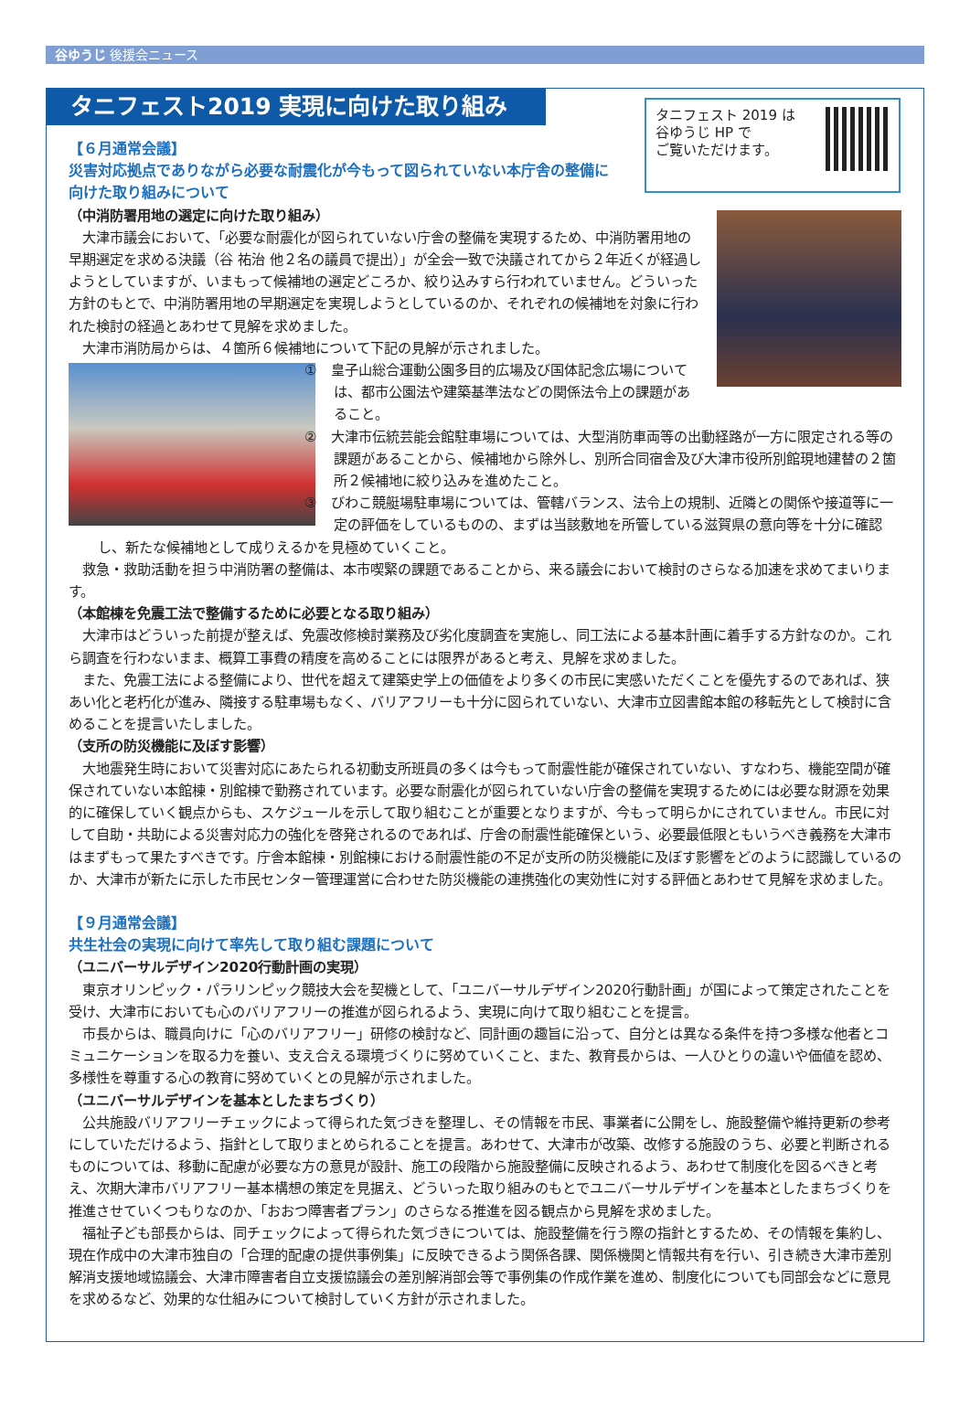谷ゆうじ 後援会ニュース
タニフェスト 2019 は
谷ゆうじ HP で
ご覧いただけます。
タニフェスト2019 実現に向けた取り組み
【６月通常会議】
災害対応拠点でありながら必要な耐震化が今もって図られていない本庁舎の整備に
向けた取り組みについて
（中消防署用地の選定に向けた取り組み）
大津市議会において、「必要な耐震化が図られていない庁舎の整備を実現するため、中消防署用地の早期選定を求める決議（谷 祐治 他２名の議員で提出）」が全会一致で決議されてから２年近くが経過しようとしていますが、いまもって候補地の選定どころか、絞り込みすら行われていません。どういった方針のもとで、中消防署用地の早期選定を実現しようとしているのか、それぞれの候補地を対象に行われた検討の経過とあわせて見解を求めました。
大津市消防局からは、４箇所６候補地について下記の見解が示されました。
①　皇子山総合運動公園多目的広場及び国体記念広場については、都市公園法や建築基準法などの関係法令上の課題があること。
②　大津市伝統芸能会館駐車場については、大型消防車両等の出動経路が一方に限定される等の課題があることから、候補地から除外し、別所合同宿舎及び大津市役所別館現地建替の２箇所２候補地に絞り込みを進めたこと。
③　びわこ競艇場駐車場については、管轄バランス、法令上の規制、近隣との関係や接道等に一定の評価をしているものの、まずは当該敷地を所管している滋賀県の意向等を十分に確認し、新たな候補地として成りえるかを見極めていくこと。
救急・救助活動を担う中消防署の整備は、本市喫緊の課題であることから、来る議会において検討のさらなる加速を求めてまいります。
（本館棟を免震工法で整備するために必要となる取り組み）
大津市はどういった前提が整えば、免震改修検討業務及び劣化度調査を実施し、同工法による基本計画に着手する方針なのか。これら調査を行わないまま、概算工事費の精度を高めることには限界があると考え、見解を求めました。
また、免震工法による整備により、世代を超えて建築史学上の価値をより多くの市民に実感いただくことを優先するのであれば、狭あい化と老朽化が進み、隣接する駐車場もなく、バリアフリーも十分に図られていない、大津市立図書館本館の移転先として検討に含めることを提言いたしました。
（支所の防災機能に及ぼす影響）
大地震発生時において災害対応にあたられる初動支所班員の多くは今もって耐震性能が確保されていない、すなわち、機能空間が確保されていない本館棟・別館棟で勤務されています。必要な耐震化が図られていない庁舎の整備を実現するためには必要な財源を効果的に確保していく観点からも、スケジュールを示して取り組むことが重要となりますが、今もって明らかにされていません。市民に対して自助・共助による災害対応力の強化を啓発されるのであれば、庁舎の耐震性能確保という、必要最低限ともいうべき義務を大津市はまずもって果たすべきです。庁舎本館棟・別館棟における耐震性能の不足が支所の防災機能に及ぼす影響をどのように認識しているのか、大津市が新たに示した市民センター管理運営に合わせた防災機能の連携強化の実効性に対する評価とあわせて見解を求めました。
【９月通常会議】
共生社会の実現に向けて率先して取り組む課題について
（ユニバーサルデザイン2020行動計画の実現）
東京オリンピック・パラリンピック競技大会を契機として、「ユニバーサルデザイン2020行動計画」が国によって策定されたことを受け、大津市においても心のバリアフリーの推進が図られるよう、実現に向けて取り組むことを提言。
市長からは、職員向けに「心のバリアフリー」研修の検討など、同計画の趣旨に沿って、自分とは異なる条件を持つ多様な他者とコミュニケーションを取る力を養い、支え合える環境づくりに努めていくこと、また、教育長からは、一人ひとりの違いや価値を認め、多様性を尊重する心の教育に努めていくとの見解が示されました。
（ユニバーサルデザインを基本としたまちづくり）
公共施設バリアフリーチェックによって得られた気づきを整理し、その情報を市民、事業者に公開をし、施設整備や維持更新の参考にしていただけるよう、指針として取りまとめられることを提言。あわせて、大津市が改築、改修する施設のうち、必要と判断されるものについては、移動に配慮が必要な方の意見が設計、施工の段階から施設整備に反映されるよう、あわせて制度化を図るべきと考え、次期大津市バリアフリー基本構想の策定を見据え、どういった取り組みのもとでユニバーサルデザインを基本としたまちづくりを推進させていくつもりなのか、「おおつ障害者プラン」のさらなる推進を図る観点から見解を求めました。
福祉子ども部長からは、同チェックによって得られた気づきについては、施設整備を行う際の指針とするため、その情報を集約し、現在作成中の大津市独自の「合理的配慮の提供事例集」に反映できるよう関係各課、関係機関と情報共有を行い、引き続き大津市差別解消支援地域協議会、大津市障害者自立支援協議会の差別解消部会等で事例集の作成作業を進め、制度化についても同部会などに意見を求めるなど、効果的な仕組みについて検討していく方針が示されました。